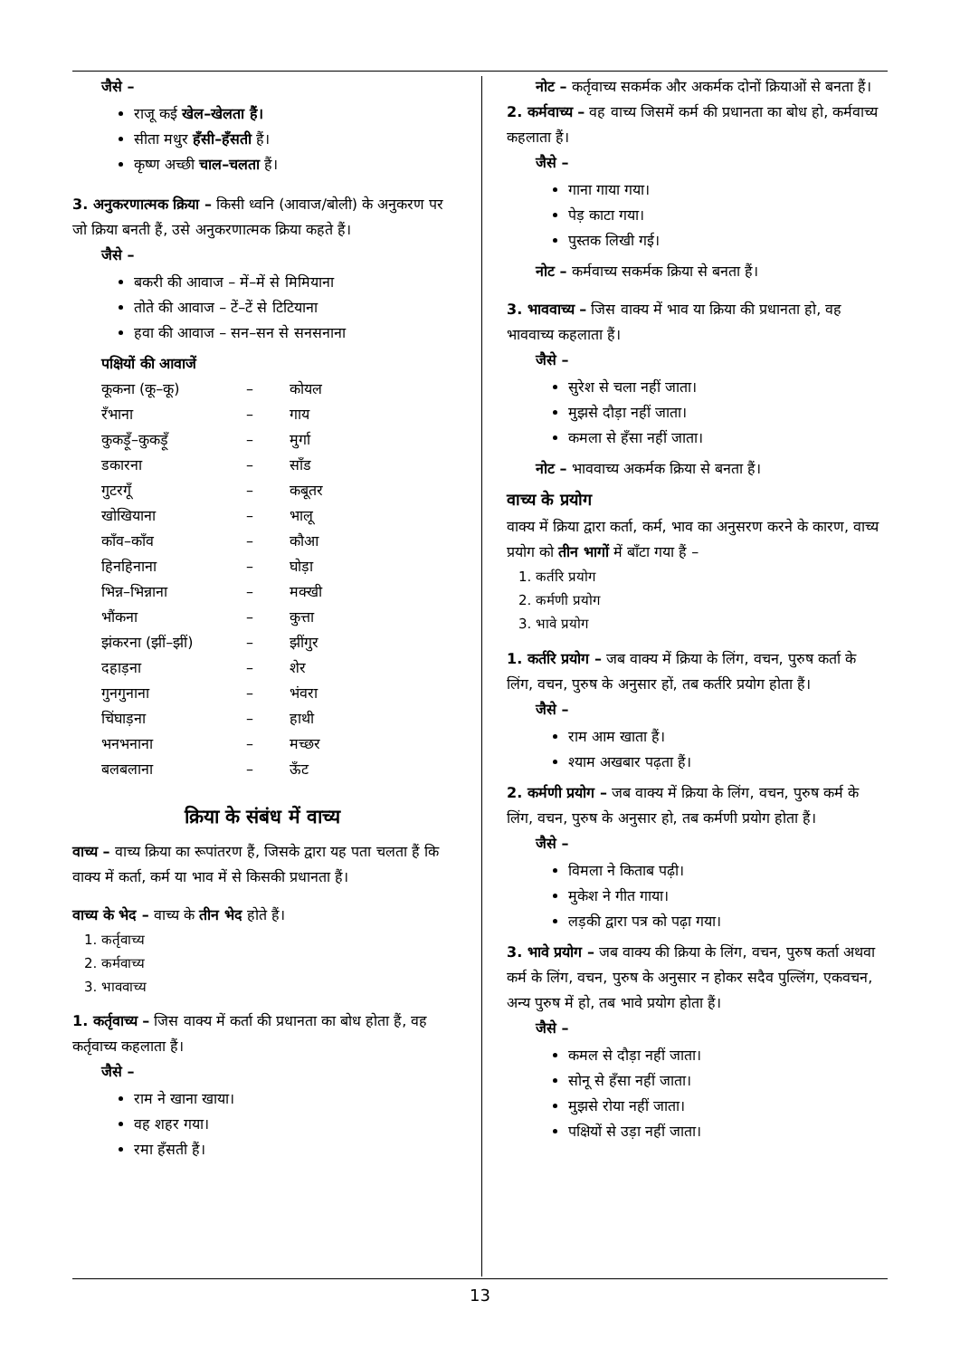जैसे –
राजू कई खेल–खेलता हैं।
सीता मधुर हँसी–हँसती हैं।
कृष्ण अच्छी चाल–चलता हैं।
3. अनुकरणात्मक क्रिया – किसी ध्वनि (आवाज/बोली) के अनुकरण पर जो क्रिया बनती हैं, उसे अनुकरणात्मक क्रिया कहते हैं।
जैसे –
बकरी की आवाज – में–में से मिमियाना
तोते की आवाज – टें–टें से टिटियाना
हवा की आवाज – सन–सन से सनसनाना
पक्षियों की आवाजें
| कूकना (कू–कू) | – | कोयल |
| रँभाना | – | गाय |
| कुकड़ूँ–कुकड़ूँ | – | मुर्गा |
| डकारना | – | साँड |
| गुटरगूँ | – | कबूतर |
| खोखियाना | – | भालू |
| काँव–काँव | – | कौआ |
| हिनहिनाना | – | घोड़ा |
| भिन्न–भिन्नाना | – | मक्खी |
| भौंकना | – | कुत्ता |
| झंकरना (झीं–झीं) | – | झींगुर |
| दहाड़ना | – | शेर |
| गुनगुनाना | – | भंवरा |
| चिंघाड़ना | – | हाथी |
| भनभनाना | – | मच्छर |
| बलबलाना | – | ऊँट |
क्रिया के संबंध में वाच्य
वाच्य – वाच्य क्रिया का रूपांतरण हैं, जिसके द्वारा यह पता चलता हैं कि वाक्य में कर्ता, कर्म या भाव में से किसकी प्रधानता हैं।
वाच्य के भेद – वाच्य के तीन भेद होते हैं।
1. कर्तृवाच्य
2. कर्मवाच्य
3. भाववाच्य
1. कर्तृवाच्य – जिस वाक्य में कर्ता की प्रधानता का बोध होता हैं, वह कर्तृवाच्य कहलाता हैं।
जैसे –
राम ने खाना खाया।
वह शहर गया।
रमा हँसती हैं।
नोट – कर्तृवाच्य सकर्मक और अकर्मक दोनों क्रियाओं से बनता हैं।
2. कर्मवाच्य – वह वाच्य जिसमें कर्म की प्रधानता का बोध हो, कर्मवाच्य कहलाता हैं।
जैसे –
गाना गाया गया।
पेड़ काटा गया।
पुस्तक लिखी गई।
नोट – कर्मवाच्य सकर्मक क्रिया से बनता हैं।
3. भाववाच्य – जिस वाक्य में भाव या क्रिया की प्रधानता हो, वह भाववाच्य कहलाता हैं।
जैसे –
सुरेश से चला नहीं जाता।
मुझसे दौड़ा नहीं जाता।
कमला से हँसा नहीं जाता।
नोट – भाववाच्य अकर्मक क्रिया से बनता हैं।
वाच्य के प्रयोग
वाक्य में क्रिया द्वारा कर्ता, कर्म, भाव का अनुसरण करने के कारण, वाच्य प्रयोग को तीन भागों में बाँटा गया हैं –
1. कर्तरि प्रयोग
2. कर्मणी प्रयोग
3. भावे प्रयोग
1. कर्तरि प्रयोग – जब वाक्य में क्रिया के लिंग, वचन, पुरुष कर्ता के लिंग, वचन, पुरुष के अनुसार हों, तब कर्तरि प्रयोग होता हैं।
जैसे –
राम आम खाता हैं।
श्याम अखबार पढ़ता हैं।
2. कर्मणी प्रयोग – जब वाक्य में क्रिया के लिंग, वचन, पुरुष कर्म के लिंग, वचन, पुरुष के अनुसार हो, तब कर्मणी प्रयोग होता हैं।
जैसे –
विमला ने किताब पढ़ी।
मुकेश ने गीत गाया।
लड़की द्वारा पत्र को पढ़ा गया।
3. भावे प्रयोग – जब वाक्य की क्रिया के लिंग, वचन, पुरुष कर्ता अथवा कर्म के लिंग, वचन, पुरुष के अनुसार न होकर सदैव पुल्लिंग, एकवचन, अन्य पुरुष में हो, तब भावे प्रयोग होता हैं।
जैसे –
कमल से दौड़ा नहीं जाता।
सोनू से हँसा नहीं जाता।
मुझसे रोया नहीं जाता।
पक्षियों से उड़ा नहीं जाता।
13